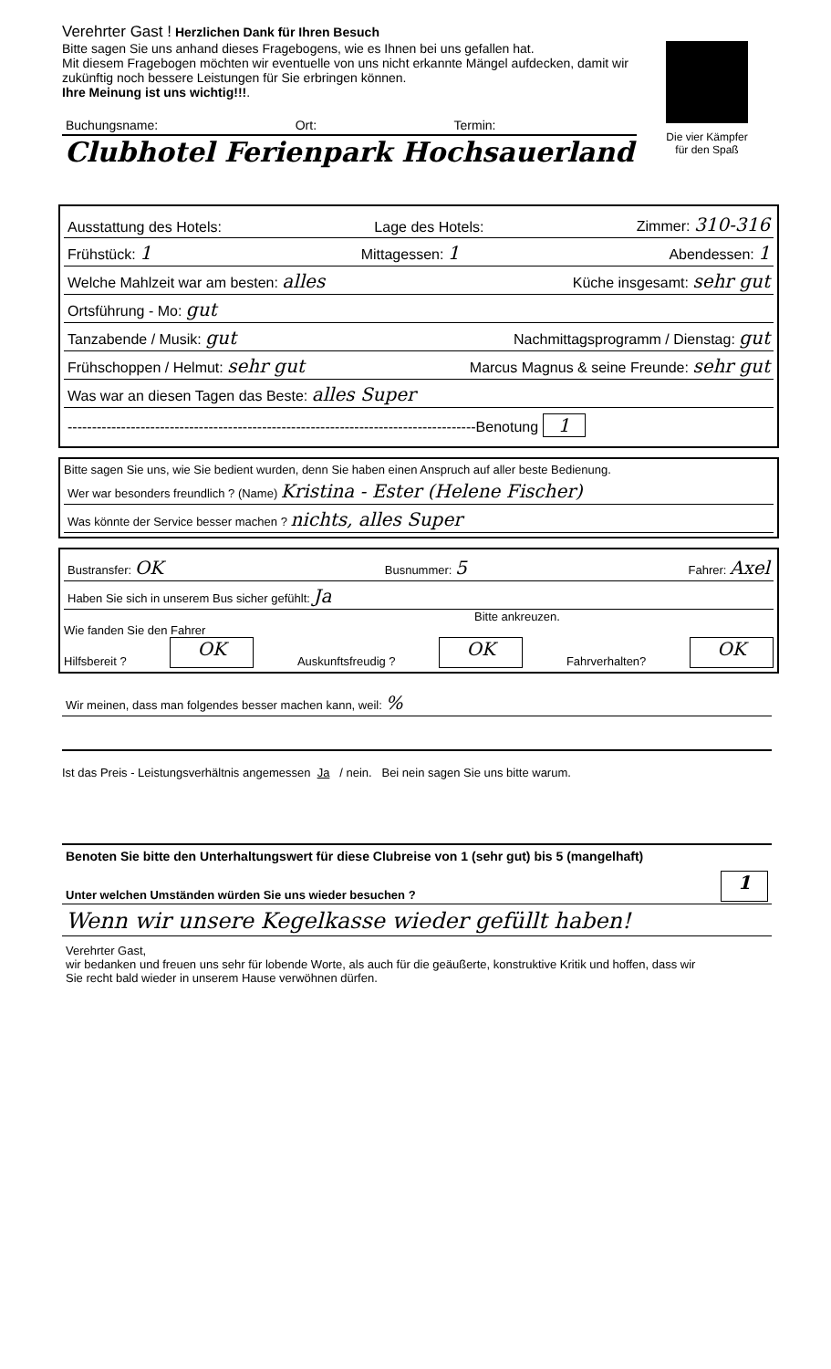Die vier Kämpfer
für den Spaß
Verehrter Gast ! Herzlichen Dank für Ihren Besuch
Bitte sagen Sie uns anhand dieses Fragebogens, wie es Ihnen bei uns gefallen hat.
Mit diesem Fragebogen möchten wir eventuelle von uns nicht erkannte Mängel aufdecken, damit wir zukünftig noch bessere Leistungen für Sie erbringen können.
Ihre Meinung ist uns wichtig!!!.
Buchungsname: Ort: Termin:
Clubhotel Ferienpark Hochsauerland
Ausstattung des Hotels: Lage des Hotels: Zimmer: 310-316
Frühstück: 1 Mittagessen: 1 Abendessen: 1
Welche Mahlzeit war am besten: alles Küche insgesamt: sehr gut
Ortsführung - Mo: gut
Tanzabende / Musik: gut Nachmittagsprogramm / Dienstag: gut
Frühschoppen / Helmut: sehr gut Marcus Magnus & seine Freunde: sehr gut
Was war an diesen Tagen das Beste: alles Super
------------------------------------------------------------------------------------Benotung 1
Bitte sagen Sie uns, wie Sie bedient wurden, denn Sie haben einen Anspruch auf aller beste Bedienung.
Wer war besonders freundlich ? (Name) Kristina - Ester (Helene Fischer)
Was könnte der Service besser machen ? nichts, alles Super
Bustransfer: OK Busnummer: 5 Fahrer: Axel
Haben Sie sich in unserem Bus sicher gefühlt: Ja
Bitte ankreuzen.
Wie fanden Sie den Fahrer
Hilfsbereit ? OK Auskunftsfreudig ? OK Fahrverhalten? OK
Wir meinen, dass man folgendes besser machen kann, weil: %
Ist das Preis - Leistungsverhältnis angemessen Ja / nein. Bei nein sagen Sie uns bitte warum.
Benoten Sie bitte den Unterhaltungswert für diese Clubreise von 1 (sehr gut) bis 5 (mangelhaft)
Unter welchen Umständen würden Sie uns wieder besuchen ? 1
Wenn wir unsere Kegelkasse wieder gefüllt haben!
Verehrter Gast,
wir bedanken und freuen uns sehr für lobende Worte, als auch für die geäußerte, konstruktive Kritik und hoffen, dass wir Sie recht bald wieder in unserem Hause verwöhnen dürfen.